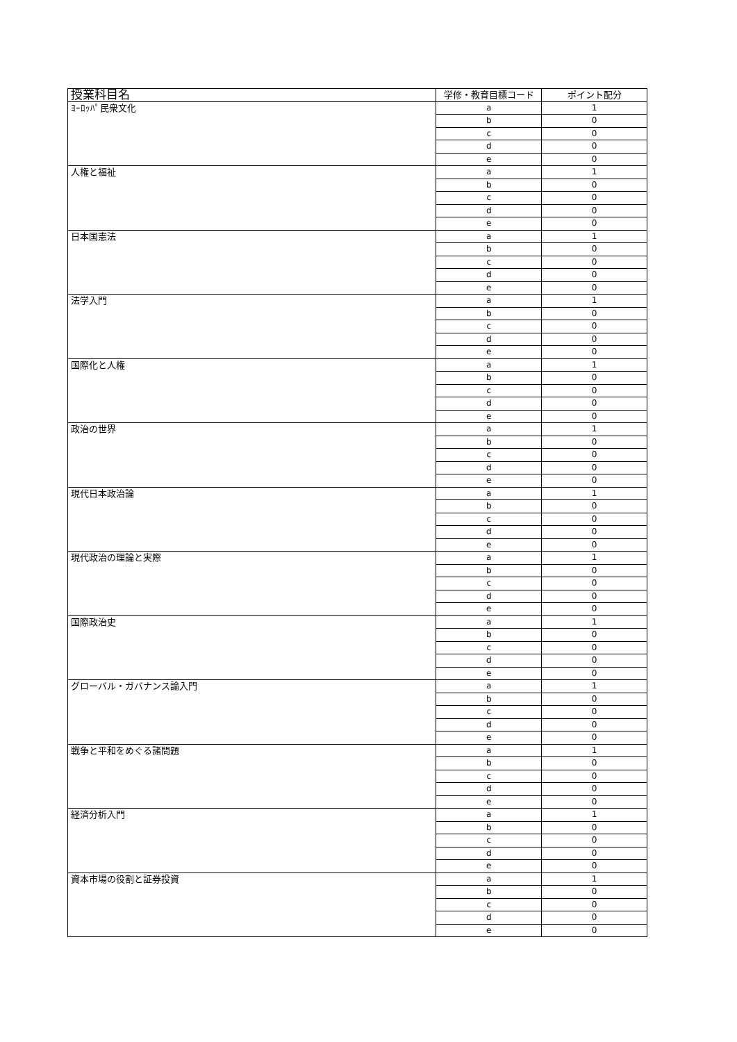| 授業科目名 | 学修・教育目標コード | ポイント配分 |
| --- | --- | --- |
| ﾖｰﾛｯﾊﾟ民衆文化 | a | 1 |
| | b | 0 |
| | c | 0 |
| | d | 0 |
| | e | 0 |
| 人権と福祉 | a | 1 |
| | b | 0 |
| | c | 0 |
| | d | 0 |
| | e | 0 |
| 日本国憲法 | a | 1 |
| | b | 0 |
| | c | 0 |
| | d | 0 |
| | e | 0 |
| 法学入門 | a | 1 |
| | b | 0 |
| | c | 0 |
| | d | 0 |
| | e | 0 |
| 国際化と人権 | a | 1 |
| | b | 0 |
| | c | 0 |
| | d | 0 |
| | e | 0 |
| 政治の世界 | a | 1 |
| | b | 0 |
| | c | 0 |
| | d | 0 |
| | e | 0 |
| 現代日本政治論 | a | 1 |
| | b | 0 |
| | c | 0 |
| | d | 0 |
| | e | 0 |
| 現代政治の理論と実際 | a | 1 |
| | b | 0 |
| | c | 0 |
| | d | 0 |
| | e | 0 |
| 国際政治史 | a | 1 |
| | b | 0 |
| | c | 0 |
| | d | 0 |
| | e | 0 |
| グローバル・ガバナンス論入門 | a | 1 |
| | b | 0 |
| | c | 0 |
| | d | 0 |
| | e | 0 |
| 戦争と平和をめぐる諸問題 | a | 1 |
| | b | 0 |
| | c | 0 |
| | d | 0 |
| | e | 0 |
| 経済分析入門 | a | 1 |
| | b | 0 |
| | c | 0 |
| | d | 0 |
| | e | 0 |
| 資本市場の役割と証券投資 | a | 1 |
| | b | 0 |
| | c | 0 |
| | d | 0 |
| | e | 0 |